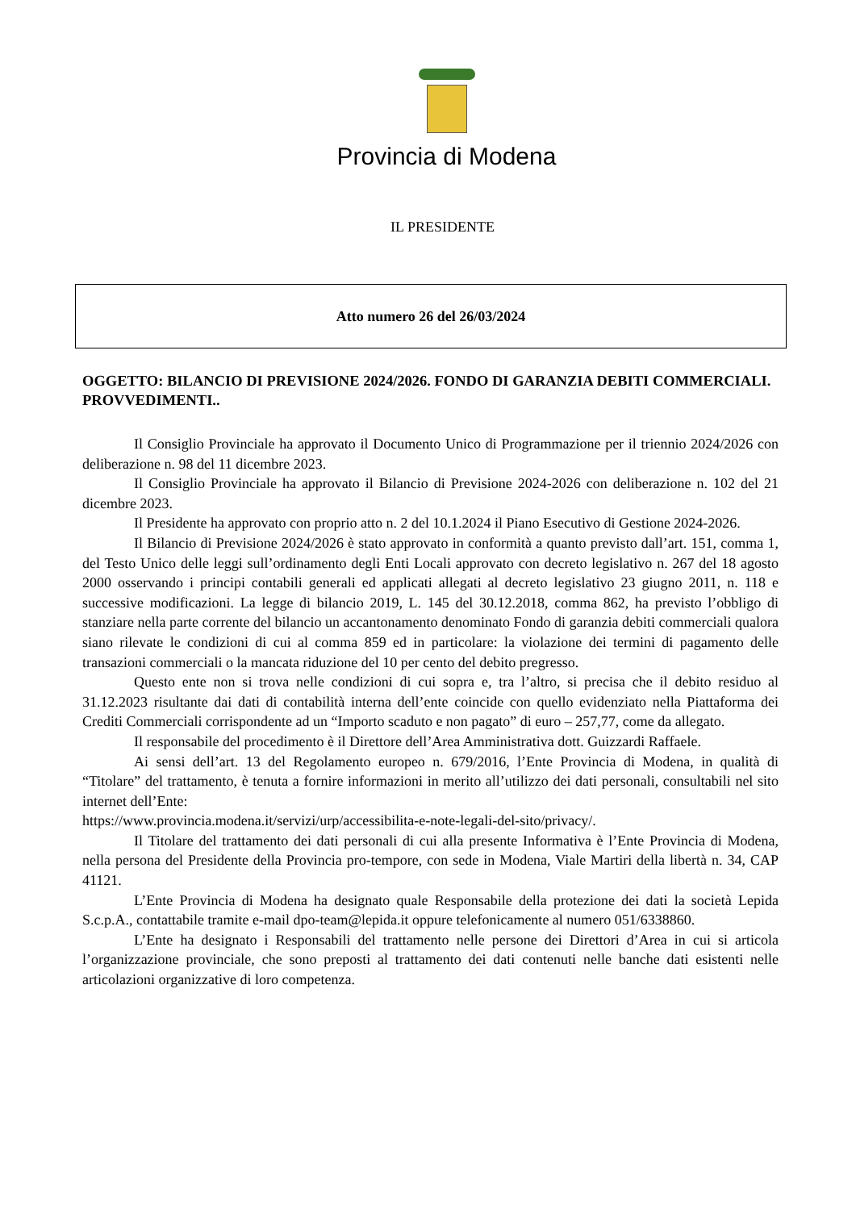Provincia di Modena
IL PRESIDENTE
Atto numero 26 del 26/03/2024
OGGETTO: BILANCIO DI PREVISIONE 2024/2026. FONDO DI GARANZIA DEBITI COMMERCIALI. PROVVEDIMENTI..
Il Consiglio Provinciale ha approvato il Documento Unico di Programmazione per il triennio 2024/2026 con deliberazione n. 98 del 11 dicembre 2023.
Il Consiglio Provinciale ha approvato il Bilancio di Previsione 2024-2026 con deliberazione n. 102 del 21 dicembre 2023.
Il Presidente ha approvato con proprio atto n. 2 del 10.1.2024 il Piano Esecutivo di Gestione 2024-2026.
Il Bilancio di Previsione 2024/2026 è stato approvato in conformità a quanto previsto dall’art. 151, comma 1, del Testo Unico delle leggi sull’ordinamento degli Enti Locali approvato con decreto legislativo n. 267 del 18 agosto 2000 osservando i principi contabili generali ed applicati allegati al decreto legislativo 23 giugno 2011, n. 118 e successive modificazioni. La legge di bilancio 2019, L. 145 del 30.12.2018, comma 862, ha previsto l’obbligo di stanziare nella parte corrente del bilancio un accantonamento denominato Fondo di garanzia debiti commerciali qualora siano rilevate le condizioni di cui al comma 859 ed in particolare: la violazione dei termini di pagamento delle transazioni commerciali o la mancata riduzione del 10 per cento del debito pregresso.
Questo ente non si trova nelle condizioni di cui sopra e, tra l’altro, si precisa che il debito residuo al 31.12.2023 risultante dai dati di contabilità interna dell’ente coincide con quello evidenziato nella Piattaforma dei Crediti Commerciali corrispondente ad un “Importo scaduto e non pagato” di euro – 257,77, come da allegato.
Il responsabile del procedimento è il Direttore dell’Area Amministrativa dott. Guizzardi Raffaele.
Ai sensi dell’art. 13 del Regolamento europeo n. 679/2016, l’Ente Provincia di Modena, in qualità di “Titolare” del trattamento, è tenuta a fornire informazioni in merito all’utilizzo dei dati personali, consultabili nel sito internet dell’Ente:
https://www.provincia.modena.it/servizi/urp/accessibilita-e-note-legali-del-sito/privacy/.
Il Titolare del trattamento dei dati personali di cui alla presente Informativa è l’Ente Provincia di Modena, nella persona del Presidente della Provincia pro-tempore, con sede in Modena, Viale Martiri della libertà n. 34, CAP 41121.
L’Ente Provincia di Modena ha designato quale Responsabile della protezione dei dati la società Lepida S.c.p.A., contattabile tramite e-mail dpo-team@lepida.it oppure telefonicamente al numero 051/6338860.
L’Ente ha designato i Responsabili del trattamento nelle persone dei Direttori d’Area in cui si articola l’organizzazione provinciale, che sono preposti al trattamento dei dati contenuti nelle banche dati esistenti nelle articolazioni organizzative di loro competenza.